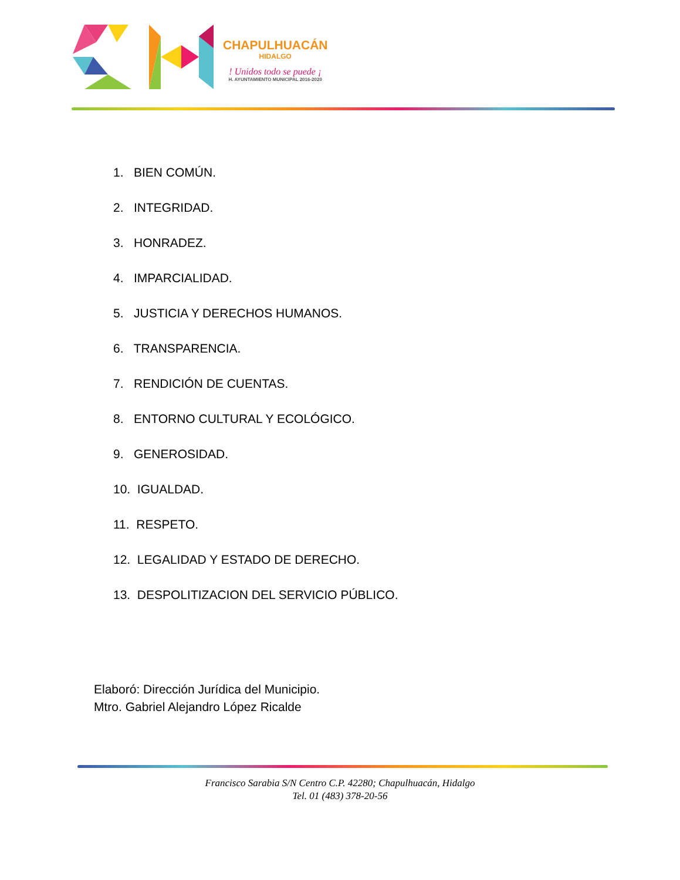CHAPULHUACÁN
HIDALGO
! Unidos todo se puede ¡
H. AYUNTAMIENTO MUNICIPAL 2016-2020
1. BIEN COMÚN.
2. INTEGRIDAD.
3. HONRADEZ.
4. IMPARCIALIDAD.
5. JUSTICIA Y DERECHOS HUMANOS.
6. TRANSPARENCIA.
7. RENDICIÓN DE CUENTAS.
8. ENTORNO CULTURAL Y ECOLÓGICO.
9. GENEROSIDAD.
10. IGUALDAD.
11. RESPETO.
12. LEGALIDAD Y ESTADO DE DERECHO.
13. DESPOLITIZACION DEL SERVICIO PÚBLICO.
Elaboró: Dirección Jurídica del Municipio.
Mtro. Gabriel Alejandro López Ricalde
Francisco Sarabia S/N Centro C.P. 42280; Chapulhuacán, Hidalgo
Tel. 01 (483) 378-20-56